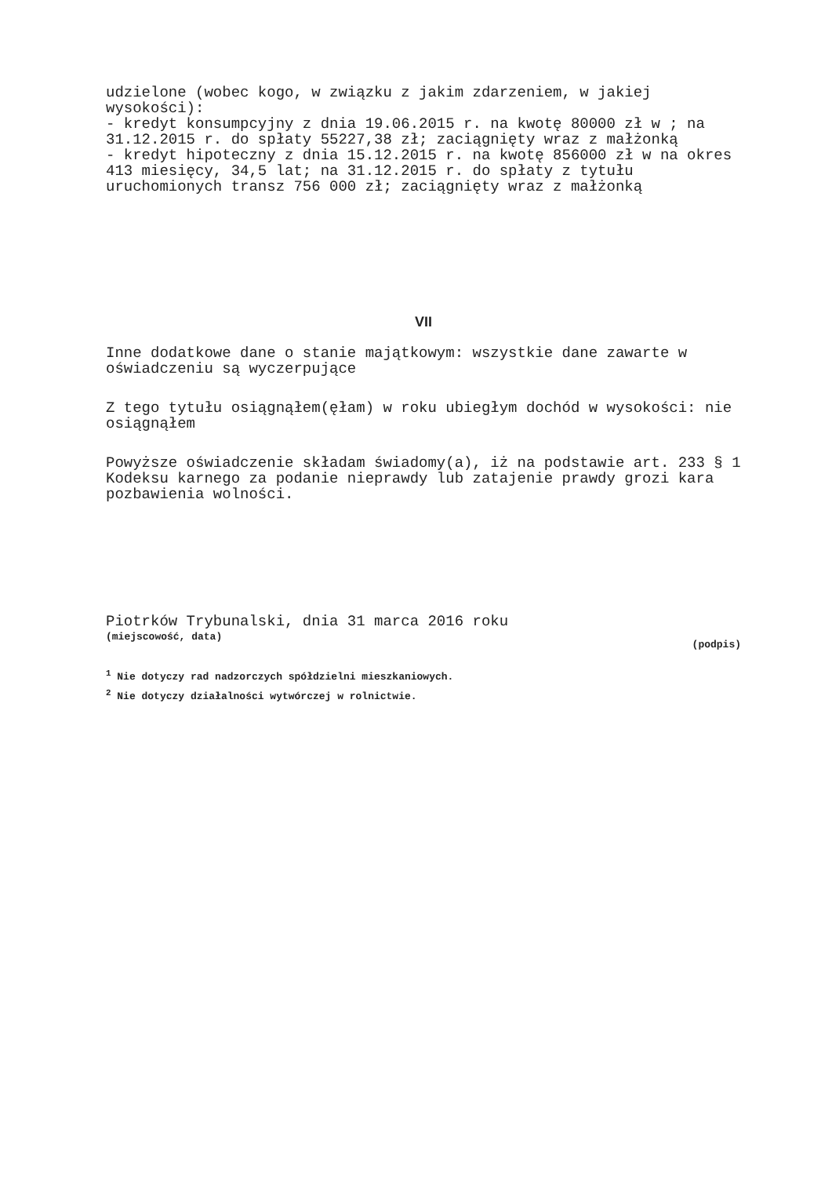udzielone (wobec kogo, w związku z jakim zdarzeniem, w jakiej wysokości):
- kredyt konsumpcyjny z dnia 19.06.2015 r. na kwotę 80000 zł w ; na 31.12.2015 r. do spłaty 55227,38 zł; zaciągnięty wraz z małżonką
- kredyt hipoteczny z dnia 15.12.2015 r. na kwotę 856000 zł w na okres 413 miesięcy, 34,5 lat; na 31.12.2015 r. do spłaty z tytułu uruchomionych transz 756 000 zł; zaciągnięty wraz z małżonką
VII
Inne dodatkowe dane o stanie majątkowym: wszystkie dane zawarte w oświadczeniu są wyczerpujące
Z tego tytułu osiągnąłem(ęłam) w roku ubiegłym dochód w wysokości: nie osiągnąłem
Powyższe oświadczenie składam świadomy(a), iż na podstawie art. 233 § 1 Kodeksu karnego za podanie nieprawdy lub zatajenie prawdy grozi kara pozbawienia wolności.
Piotrków Trybunalski, dnia 31 marca 2016 roku
(miejscowość, data)
(podpis)
<sup>1</sup> Nie dotyczy rad nadzorczych spółdzielni mieszkaniowych.
<sup>2</sup> Nie dotyczy działalności wytwórczej w rolnictwie.